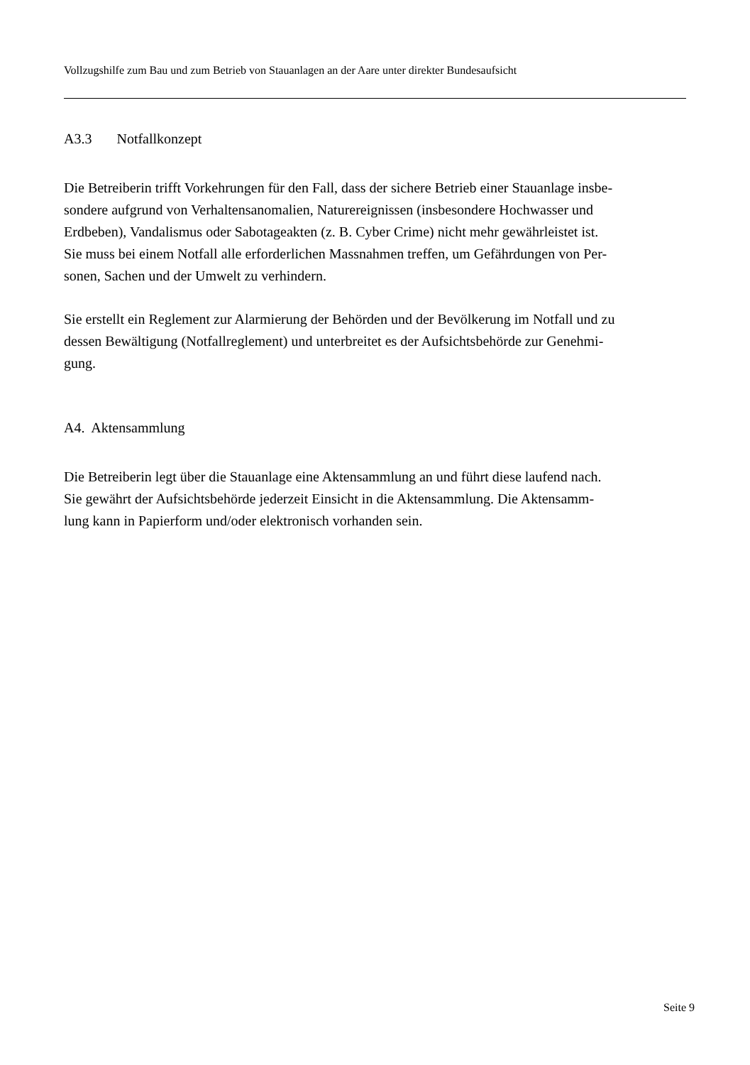Vollzugshilfe zum Bau und zum Betrieb von Stauanlagen an der Aare unter direkter Bundesaufsicht
A3.3 Notfallkonzept
Die Betreiberin trifft Vorkehrungen für den Fall, dass der sichere Betrieb einer Stauanlage insbe-
sondere aufgrund von Verhaltensanomalien, Naturereignissen (insbesondere Hochwasser und
Erdbeben), Vandalismus oder Sabotageakten (z. B. Cyber Crime) nicht mehr gewährleistet ist.
Sie muss bei einem Notfall alle erforderlichen Massnahmen treffen, um Gefährdungen von Per-
sonen, Sachen und der Umwelt zu verhindern.
Sie erstellt ein Reglement zur Alarmierung der Behörden und der Bevölkerung im Notfall und zu
dessen Bewältigung (Notfallreglement) und unterbreitet es der Aufsichtsbehörde zur Genehmi-
gung.
A4. Aktensammlung
Die Betreiberin legt über die Stauanlage eine Aktensammlung an und führt diese laufend nach.
Sie gewährt der Aufsichtsbehörde jederzeit Einsicht in die Aktensammlung. Die Aktensamm-
lung kann in Papierform und/oder elektronisch vorhanden sein.
Seite 9